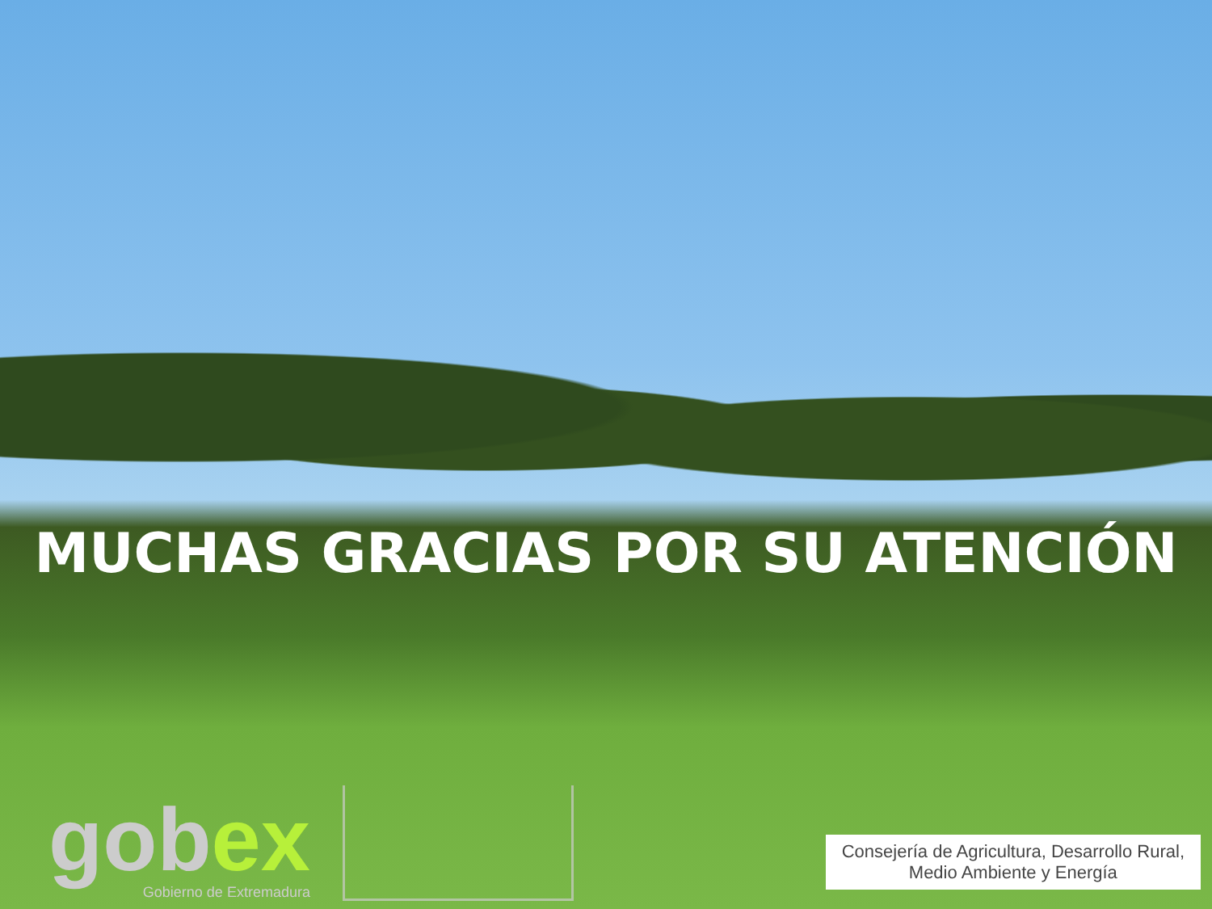MUCHAS GRACIAS POR SU ATENCIÓN
gobex
Gobierno de Extremadura
Consejería de Agricultura, Desarrollo Rural,
Medio Ambiente y Energía